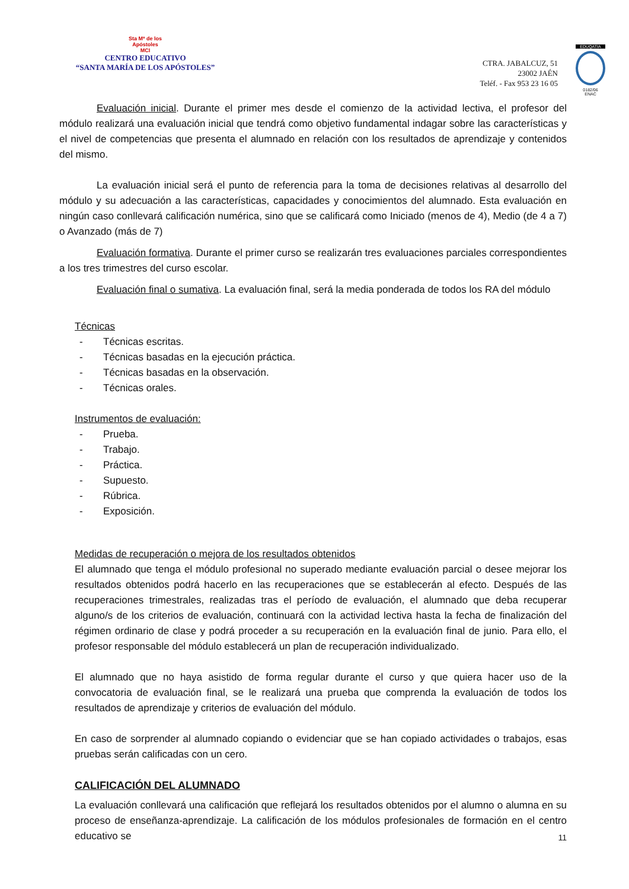Sta Mª de los
Apóstoles
MCI
CENTRO EDUCATIVO
“SANTA MARÍA DE LOS APÓSTOLES”
CTRA. JABALCUZ, 51
23002 JAÉN
Teléf. - Fax 953 23 16 05
EDUQATIA
0182/06
ENAC
Evaluación inicial. Durante el primer mes desde el comienzo de la actividad lectiva, el profesor del módulo realizará una evaluación inicial que tendrá como objetivo fundamental indagar sobre las características y el nivel de competencias que presenta el alumnado en relación con los resultados de aprendizaje y contenidos del mismo.
La evaluación inicial será el punto de referencia para la toma de decisiones relativas al desarrollo del módulo y su adecuación a las características, capacidades y conocimientos del alumnado. Esta evaluación en ningún caso conllevará calificación numérica, sino que se calificará como Iniciado (menos de 4), Medio (de 4 a 7) o Avanzado (más de 7)
Evaluación formativa. Durante el primer curso se realizarán tres evaluaciones parciales correspondientes a los tres trimestres del curso escolar.
Evaluación final o sumativa. La evaluación final, será la media ponderada de todos los RA del módulo
Técnicas
- Técnicas escritas.
- Técnicas basadas en la ejecución práctica.
- Técnicas basadas en la observación.
- Técnicas orales.
Instrumentos de evaluación:
- Prueba.
- Trabajo.
- Práctica.
- Supuesto.
- Rúbrica.
- Exposición.
Medidas de recuperación o mejora de los resultados obtenidos
El alumnado que tenga el módulo profesional no superado mediante evaluación parcial o desee mejorar los resultados obtenidos podrá hacerlo en las recuperaciones que se establecerán al efecto. Después de las recuperaciones trimestrales, realizadas tras el período de evaluación, el alumnado que deba recuperar alguno/s de los criterios de evaluación, continuará con la actividad lectiva hasta la fecha de finalización del régimen ordinario de clase y podrá proceder a su recuperación en la evaluación final de junio. Para ello, el profesor responsable del módulo establecerá un plan de recuperación individualizado.
El alumnado que no haya asistido de forma regular durante el curso y que quiera hacer uso de la convocatoria de evaluación final, se le realizará una prueba que comprenda la evaluación de todos los resultados de aprendizaje y criterios de evaluación del módulo.
En caso de sorprender al alumnado copiando o evidenciar que se han copiado actividades o trabajos, esas pruebas serán calificadas con un cero.
CALIFICACIÓN DEL ALUMNADO
La evaluación conllevará una calificación que reflejará los resultados obtenidos por el alumno o alumna en su proceso de enseñanza-aprendizaje. La calificación de los módulos profesionales de formación en el centro educativo se
11